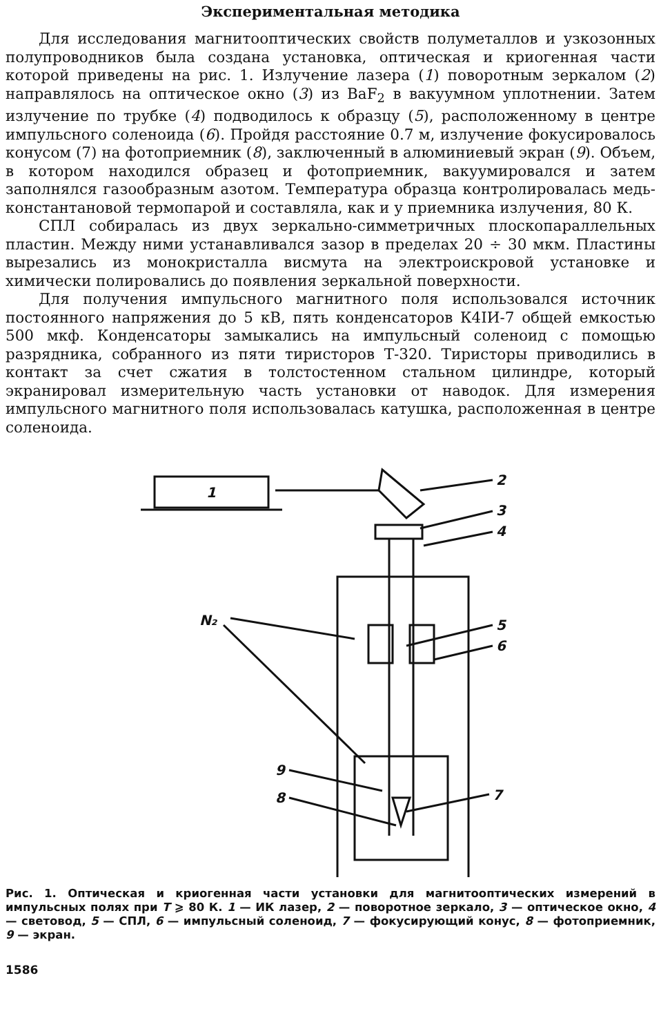Экспериментальная методика
Для исследования магнитооптических свойств полуметаллов и узкозонных полупроводников была создана установка, оптическая и криогенная части которой приведены на рис. 1. Излучение лазера (1) поворотным зеркалом (2) направлялось на оптическое окно (3) из BaF<sub>2</sub> в вакуумном уплотнении. Затем излучение по трубке (4) подводилось к образцу (5), расположенному в центре импульсного соленоида (6). Пройдя расстояние 0.7 м, излучение фокусировалось конусом (7) на фотоприемник (8), заключенный в алюминиевый экран (9). Объем, в котором находился образец и фотоприемник, вакуумировался и затем заполнялся газообразным азотом. Температура образца контролировалась медь-константановой термопарой и составляла, как и у приемника излучения, 80 К.
СПЛ собиралась из двух зеркально-симметричных плоскопараллельных пластин. Между ними устанавливался зазор в пределах 20 ÷ 30 мкм. Пластины вырезались из монокристалла висмута на электроискровой установке и химически полировались до появления зеркальной поверхности.
Для получения импульсного магнитного поля использовался источник постоянного напряжения до 5 кВ, пять конденсаторов К4IИ-7 общей емкостью 500 мкф. Конденсаторы замыкались на импульсный соленоид с помощью разрядника, собранного из пяти тиристоров Т-320. Тиристоры приводились в контакт за счет сжатия в толстостенном стальном цилиндре, который экранировал измерительную часть установки от наводок. Для измерения импульсного магнитного поля использовалась катушка, расположенная в центре соленоида.
1
2
3
4
5
6
N₂
9
8
7
Рис. 1. Оптическая и криогенная части установки для магнитооптических измерений в импульсных полях при T ⩾ 80 К. 1 — ИК лазер, 2 — поворотное зеркало, 3 — оптическое окно, 4 — световод, 5 — СПЛ, 6 — импульсный соленоид, 7 — фокусирующий конус, 8 — фотоприемник, 9 — экран.
1586